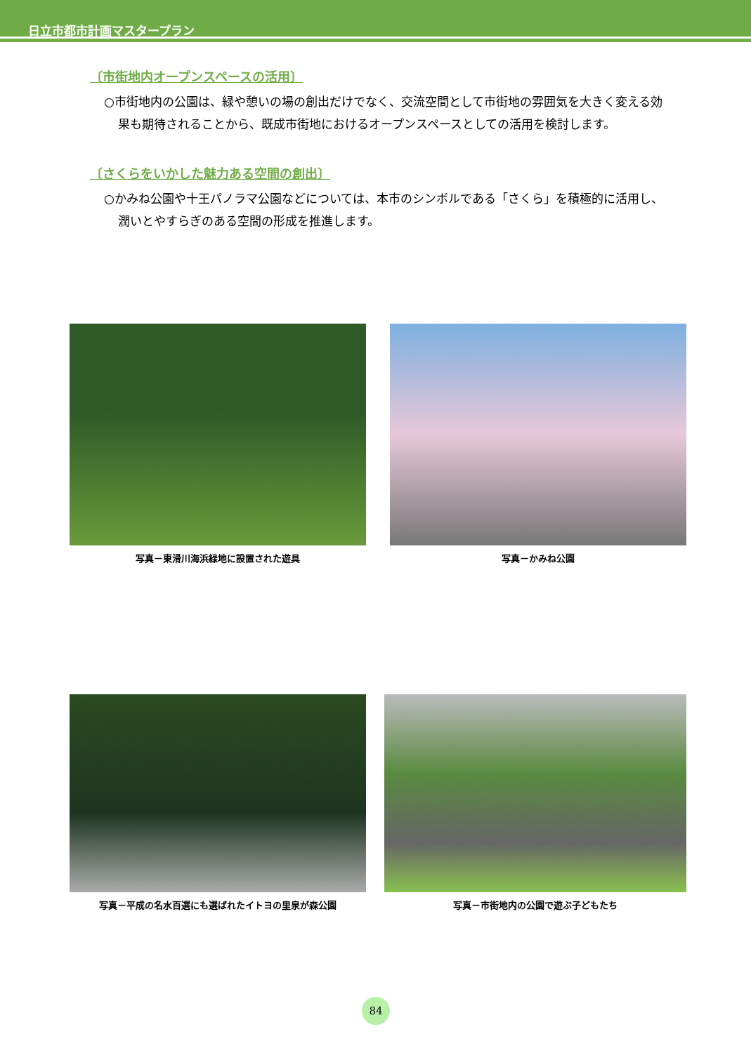日立市都市計画マスタープラン
〔市街地内オープンスペースの活用〕
○市街地内の公園は、緑や憩いの場の創出だけでなく、交流空間として市街地の雰囲気を大きく変える効果も期待されることから、既成市街地におけるオープンスペースとしての活用を検討します。
〔さくらをいかした魅力ある空間の創出〕
○かみね公園や十王パノラマ公園などについては、本市のシンボルである「さくら」を積極的に活用し、潤いとやすらぎのある空間の形成を推進します。
写真－東滑川海浜緑地に設置された遊具 写真－かみね公園
写真－平成の名水百選にも選ばれたイトヨの里泉が森公園 写真－市街地内の公園で遊ぶ子どもたち
84